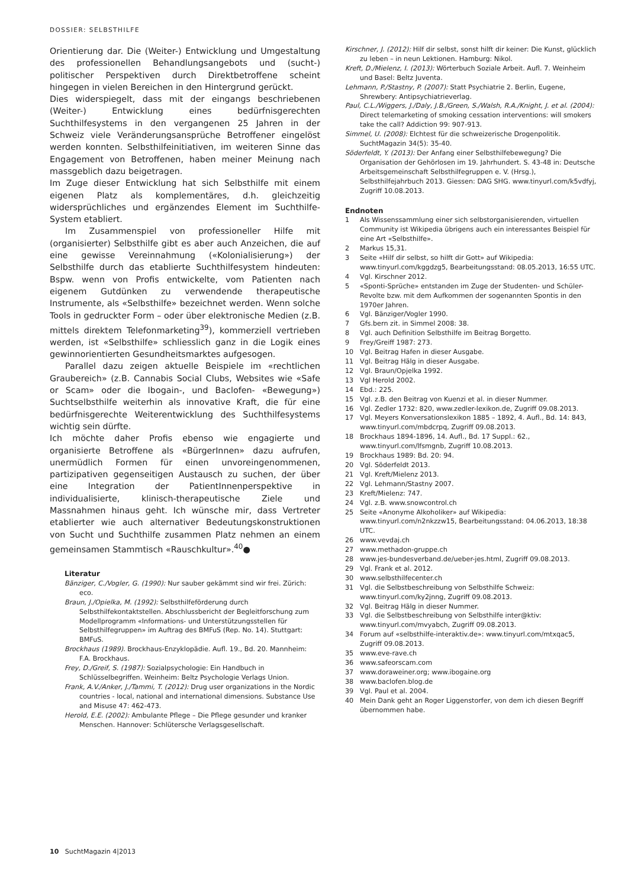DOSSIER: SELBSTHILFE
Orientierung dar. Die (Weiter-) Entwicklung und Umgestaltung des professionellen Behandlungsangebots und (sucht-) politischer Perspektiven durch Direktbetroffene scheint hingegen in vielen Bereichen in den Hintergrund gerückt.
Dies widerspiegelt, dass mit der eingangs beschriebenen (Weiter-) Entwicklung eines bedürfnisgerechten Suchthilfesystems in den vergangenen 25 Jahren in der Schweiz viele Veränderungsansprüche Betroffener eingelöst werden konnten. Selbsthilfeinitiativen, im weiteren Sinne das Engagement von Betroffenen, haben meiner Meinung nach massgeblich dazu beigetragen.
Im Zuge dieser Entwicklung hat sich Selbsthilfe mit einem eigenen Platz als komplementäres, d.h. gleichzeitig widersprüchliches und ergänzendes Element im Suchthilfe-System etabliert.
Im Zusammenspiel von professioneller Hilfe mit (organisierter) Selbsthilfe gibt es aber auch Anzeichen, die auf eine gewisse Vereinnahmung («Kolonialisierung») der Selbsthilfe durch das etablierte Suchthilfesystem hindeuten: Bspw. wenn von Profis entwickelte, vom Patienten nach eigenem Gutdünken zu verwendende therapeutische Instrumente, als «Selbsthilfe» bezeichnet werden. Wenn solche Tools in gedruckter Form – oder über elektronische Medien (z.B. mittels direktem Telefonmarketing<sup>39</sup>), kommerziell vertrieben werden, ist «Selbsthilfe» schliesslich ganz in die Logik eines gewinnorientierten Gesundheitsmarktes aufgesogen.
Parallel dazu zeigen aktuelle Beispiele im «rechtlichen Graubereich» (z.B. Cannabis Social Clubs, Websites wie «Safe or Scam» oder die Ibogain-, und Baclofen- «Bewegung») Suchtselbsthilfe weiterhin als innovative Kraft, die für eine bedürfnisgerechte Weiterentwicklung des Suchthilfesystems wichtig sein dürfte.
Ich möchte daher Profis ebenso wie engagierte und organisierte Betroffene als «BürgerInnen» dazu aufrufen, unermüdlich Formen für einen unvoreingenommenen, partizipativen gegenseitigen Austausch zu suchen, der über eine Integration der PatientInnenperspektive in individualisierte, klinisch-therapeutische Ziele und Massnahmen hinaus geht. Ich wünsche mir, dass Vertreter etablierter wie auch alternativer Bedeutungskonstruktionen von Sucht und Suchthilfe zusammen Platz nehmen an einem gemeinsamen Stammtisch «Rauschkultur».<sup>40</sup>●
Literatur
Bänziger, C./Vogler, G. (1990): Nur sauber gekämmt sind wir frei. Zürich: eco.
Braun, J./Opielka, M. (1992): Selbsthilfeförderung durch Selbsthilfekontaktstellen. Abschlussbericht der Begleitforschung zum Modellprogramm «Informations- und Unterstützungsstellen für Selbsthilfegruppen» im Auftrag des BMFuS (Rep. No. 14). Stuttgart: BMFuS.
Brockhaus (1989). Brockhaus-Enzyklopädie. Aufl. 19., Bd. 20. Mannheim: F.A. Brockhaus.
Frey, D./Greif, S. (1987): Sozialpsychologie: Ein Handbuch in Schlüsselbegriffen. Weinheim: Beltz Psychologie Verlags Union.
Frank, A.V./Anker, J./Tammi, T. (2012): Drug user organizations in the Nordic countries - local, national and international dimensions. Substance Use and Misuse 47: 462-473.
Herold, E.E. (2002): Ambulante Pflege – Die Pflege gesunder und kranker Menschen. Hannover: Schlütersche Verlagsgesellschaft.
Kirschner, J. (2012): Hilf dir selbst, sonst hilft dir keiner: Die Kunst, glücklich zu leben – in neun Lektionen. Hamburg: Nikol.
Kreft, D./Mielenz, I. (2013): Wörterbuch Soziale Arbeit. Aufl. 7. Weinheim und Basel: Beltz Juventa.
Lehmann, P./Stastny, P. (2007): Statt Psychiatrie 2. Berlin, Eugene, Shrewbery: Antipsychiatrieverlag.
Paul, C.L./Wiggers, J./Daly, J.B./Green, S./Walsh, R.A./Knight, J. et al. (2004): Direct telemarketing of smoking cessation interventions: will smokers take the call? Addiction 99: 907-913.
Simmel, U. (2008): Elchtest für die schweizerische Drogenpolitik. SuchtMagazin 34(5): 35-40.
Söderfeldt, Y. (2013): Der Anfang einer Selbsthilfebewegung? Die Organisation der Gehörlosen im 19. Jahrhundert. S. 43-48 in: Deutsche Arbeitsgemeinschaft Selbsthilfegruppen e. V. (Hrsg.), Selbsthilfejahrbuch 2013. Giessen: DAG SHG. www.tinyurl.com/k5vdfyj, Zugriff 10.08.2013.
Endnoten
1 Als Wissenssammlung einer sich selbstorganisierenden, virtuellen Community ist Wikipedia übrigens auch ein interessantes Beispiel für eine Art «Selbsthilfe».
2 Markus 15,31.
3 Seite «Hilf dir selbst, so hilft dir Gott» auf Wikipedia: www.tinyurl.com/kggdzg5, Bearbeitungsstand: 08.05.2013, 16:55 UTC.
4 Vgl. Kirschner 2012.
5 «Sponti-Sprüche» entstanden im Zuge der Studenten- und Schüler-Revolte bzw. mit dem Aufkommen der sogenannten Spontis in den 1970er Jahren.
6 Vgl. Bänziger/Vogler 1990.
7 Gfs.bern zit. in Simmel 2008: 38.
8 Vgl. auch Definition Selbsthilfe im Beitrag Borgetto.
9 Frey/Greiff 1987: 273.
10 Vgl. Beitrag Hafen in dieser Ausgabe.
11 Vgl. Beitrag Hälg in dieser Ausgabe.
12 Vgl. Braun/Opjelka 1992.
13 Vgl Herold 2002.
14 Ebd.: 225.
15 Vgl. z.B. den Beitrag von Kuenzi et al. in dieser Nummer.
16 Vgl. Zedler 1732: 820, www.zedler-lexikon.de, Zugriff 09.08.2013.
17 Vgl. Meyers Konversationslexikon 1885 – 1892, 4. Aufl., Bd. 14: 843, www.tinyurl.com/mbdcrpq, Zugriff 09.08.2013.
18 Brockhaus 1894-1896, 14. Aufl., Bd. 17 Suppl.: 62., www.tinyurl.com/lfsmgnb, Zugriff 10.08.2013.
19 Brockhaus 1989: Bd. 20: 94.
20 Vgl. Söderfeldt 2013.
21 Vgl. Kreft/Mielenz 2013.
22 Vgl. Lehmann/Stastny 2007.
23 Kreft/Mielenz: 747.
24 Vgl. z.B. www.snowcontrol.ch
25 Seite «Anonyme Alkoholiker» auf Wikipedia: www.tinyurl.com/n2nkzzw15, Bearbeitungsstand: 04.06.2013, 18:38 UTC.
26 www.vevdaj.ch
27 www.methadon-gruppe.ch
28 www.jes-bundesverband.de/ueber-jes.html, Zugriff 09.08.2013.
29 Vgl. Frank et al. 2012.
30 www.selbsthilfecenter.ch
31 Vgl. die Selbstbeschreibung von Selbsthilfe Schweiz: www.tinyurl.com/ky2jnng, Zugriff 09.08.2013.
32 Vgl. Beitrag Hälg in dieser Nummer.
33 Vgl. die Selbstbeschreibung von Selbsthilfe inter@ktiv: www.tinyurl.com/mvyabch, Zugriff 09.08.2013.
34 Forum auf «selbsthilfe-interaktiv.de»: www.tinyurl.com/mtxqac5, Zugriff 09.08.2013.
35 www.eve-rave.ch
36 www.safeorscam.com
37 www.doraweiner.org; www.ibogaine.org
38 www.baclofen.blog.de
39 Vgl. Paul et al. 2004.
40 Mein Dank geht an Roger Liggenstorfer, von dem ich diesen Begriff übernommen habe.
10 SuchtMagazin 4|2013